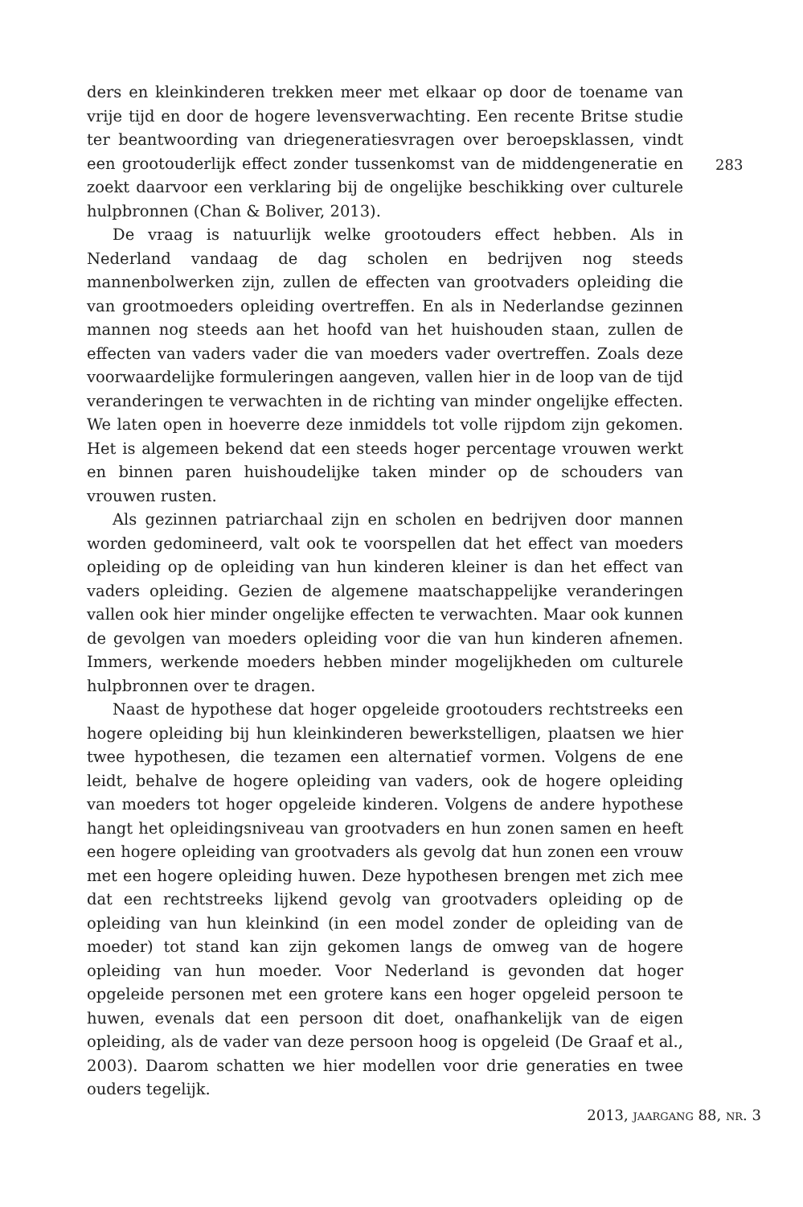ders en kleinkinderen trekken meer met elkaar op door de toename van vrije tijd en door de hogere levensverwachting. Een recente Britse studie ter beantwoording van driegeneratiesvragen over beroepsklassen, vindt een grootouderlijk effect zonder tussenkomst van de middengeneratie en zoekt daarvoor een verklaring bij de ongelijke beschikking over culturele hulpbronnen (Chan & Boliver, 2013).
De vraag is natuurlijk welke grootouders effect hebben. Als in Nederland vandaag de dag scholen en bedrijven nog steeds mannenbolwerken zijn, zullen de effecten van grootvaders opleiding die van grootmoeders opleiding overtreffen. En als in Nederlandse gezinnen mannen nog steeds aan het hoofd van het huishouden staan, zullen de effecten van vaders vader die van moeders vader overtreffen. Zoals deze voorwaardelijke formuleringen aangeven, vallen hier in de loop van de tijd veranderingen te verwachten in de richting van minder ongelijke effecten. We laten open in hoeverre deze inmiddels tot volle rijpdom zijn gekomen. Het is algemeen bekend dat een steeds hoger percentage vrouwen werkt en binnen paren huishoudelijke taken minder op de schouders van vrouwen rusten.
Als gezinnen patriarchaal zijn en scholen en bedrijven door mannen worden gedomineerd, valt ook te voorspellen dat het effect van moeders opleiding op de opleiding van hun kinderen kleiner is dan het effect van vaders opleiding. Gezien de algemene maatschappelijke veranderingen vallen ook hier minder ongelijke effecten te verwachten. Maar ook kunnen de gevolgen van moeders opleiding voor die van hun kinderen afnemen. Immers, werkende moeders hebben minder mogelijkheden om culturele hulpbronnen over te dragen.
Naast de hypothese dat hoger opgeleide grootouders rechtstreeks een hogere opleiding bij hun kleinkinderen bewerkstelligen, plaatsen we hier twee hypothesen, die tezamen een alternatief vormen. Volgens de ene leidt, behalve de hogere opleiding van vaders, ook de hogere opleiding van moeders tot hoger opgeleide kinderen. Volgens de andere hypothese hangt het opleidingsniveau van grootvaders en hun zonen samen en heeft een hogere opleiding van grootvaders als gevolg dat hun zonen een vrouw met een hogere opleiding huwen. Deze hypothesen brengen met zich mee dat een rechtstreeks lijkend gevolg van grootvaders opleiding op de opleiding van hun kleinkind (in een model zonder de opleiding van de moeder) tot stand kan zijn gekomen langs de omweg van de hogere opleiding van hun moeder. Voor Nederland is gevonden dat hoger opgeleide personen met een grotere kans een hoger opgeleid persoon te huwen, evenals dat een persoon dit doet, onafhankelijk van de eigen opleiding, als de vader van deze persoon hoog is opgeleid (De Graaf et al., 2003). Daarom schatten we hier modellen voor drie generaties en twee ouders tegelijk.
283
2013, jaargang 88, nr. 3